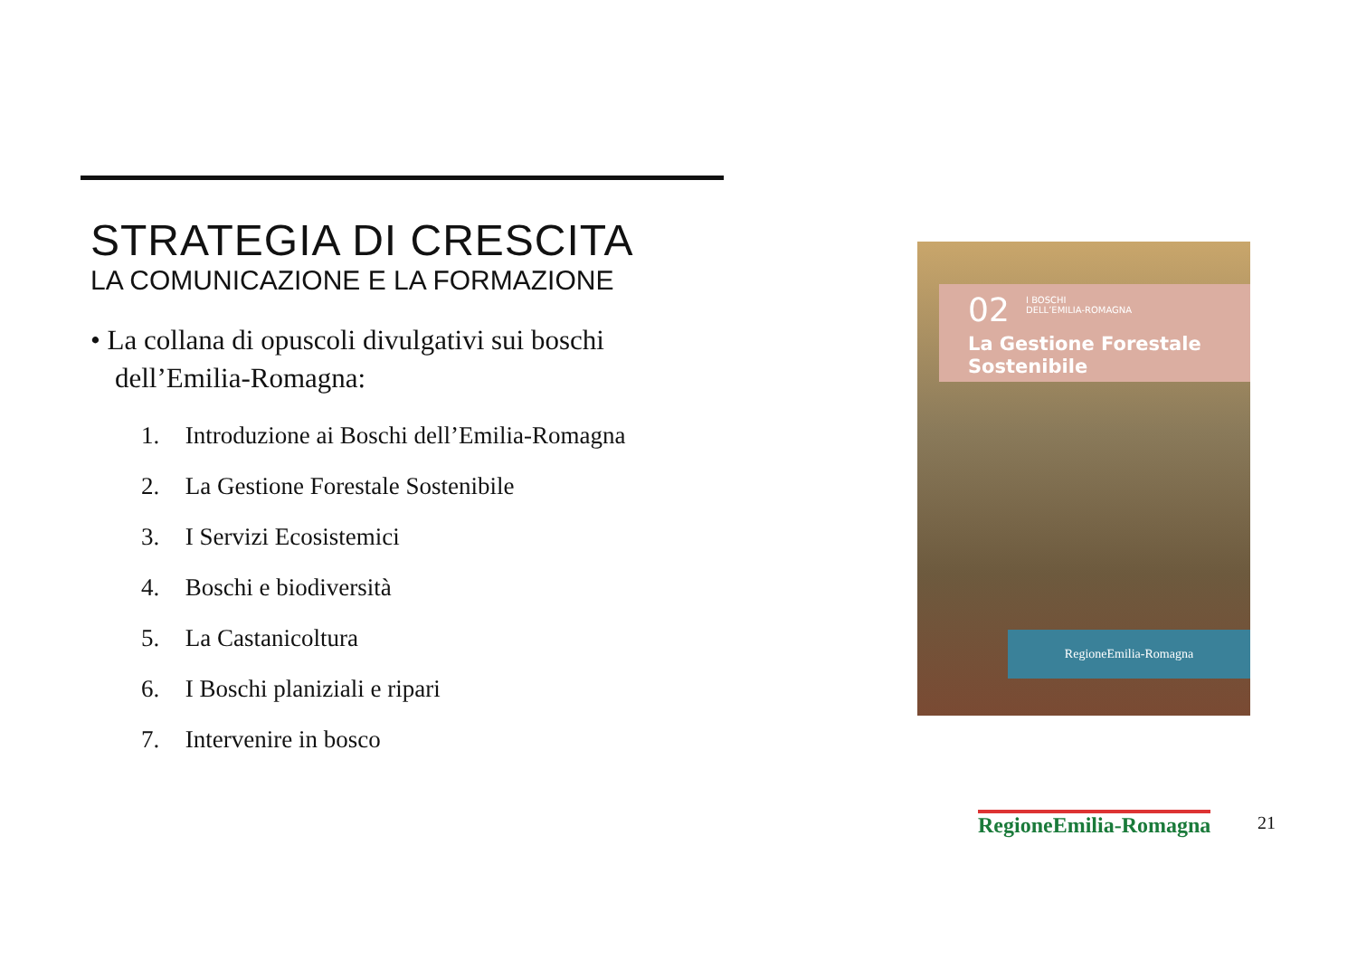STRATEGIA DI CRESCITA
LA COMUNICAZIONE E LA FORMAZIONE
• La collana di opuscoli divulgativi sui boschi dell’Emilia-Romagna:
1. Introduzione ai Boschi dell’Emilia-Romagna
2. La Gestione Forestale Sostenibile
3. I Servizi Ecosistemici
4. Boschi e biodiversità
5. La Castanicoltura
6. I Boschi planiziali e ripari
7. Intervenire in bosco
02
I BOSCHI
DELL’EMILIA-ROMAGNA
La Gestione Forestale
Sostenibile
RegioneEmilia-Romagna
RegioneEmilia-Romagna 21